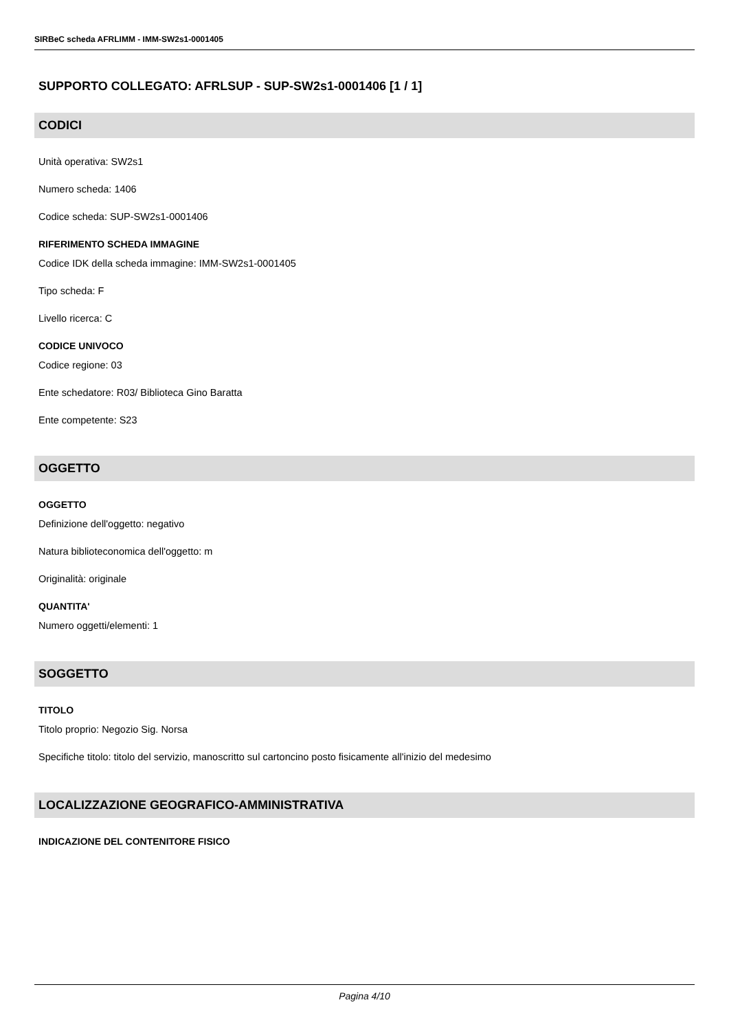SIRBeC scheda AFRLIMM - IMM-SW2s1-0001405
SUPPORTO COLLEGATO: AFRLSUP - SUP-SW2s1-0001406 [1 / 1]
CODICI
Unità operativa: SW2s1
Numero scheda: 1406
Codice scheda: SUP-SW2s1-0001406
RIFERIMENTO SCHEDA IMMAGINE
Codice IDK della scheda immagine: IMM-SW2s1-0001405
Tipo scheda: F
Livello ricerca: C
CODICE UNIVOCO
Codice regione: 03
Ente schedatore: R03/ Biblioteca Gino Baratta
Ente competente: S23
OGGETTO
OGGETTO
Definizione dell'oggetto: negativo
Natura biblioteconomica dell'oggetto: m
Originalità: originale
QUANTITA'
Numero oggetti/elementi: 1
SOGGETTO
TITOLO
Titolo proprio: Negozio Sig. Norsa
Specifiche titolo: titolo del servizio, manoscritto sul cartoncino posto fisicamente all'inizio del medesimo
LOCALIZZAZIONE GEOGRAFICO-AMMINISTRATIVA
INDICAZIONE DEL CONTENITORE FISICO
Pagina 4/10